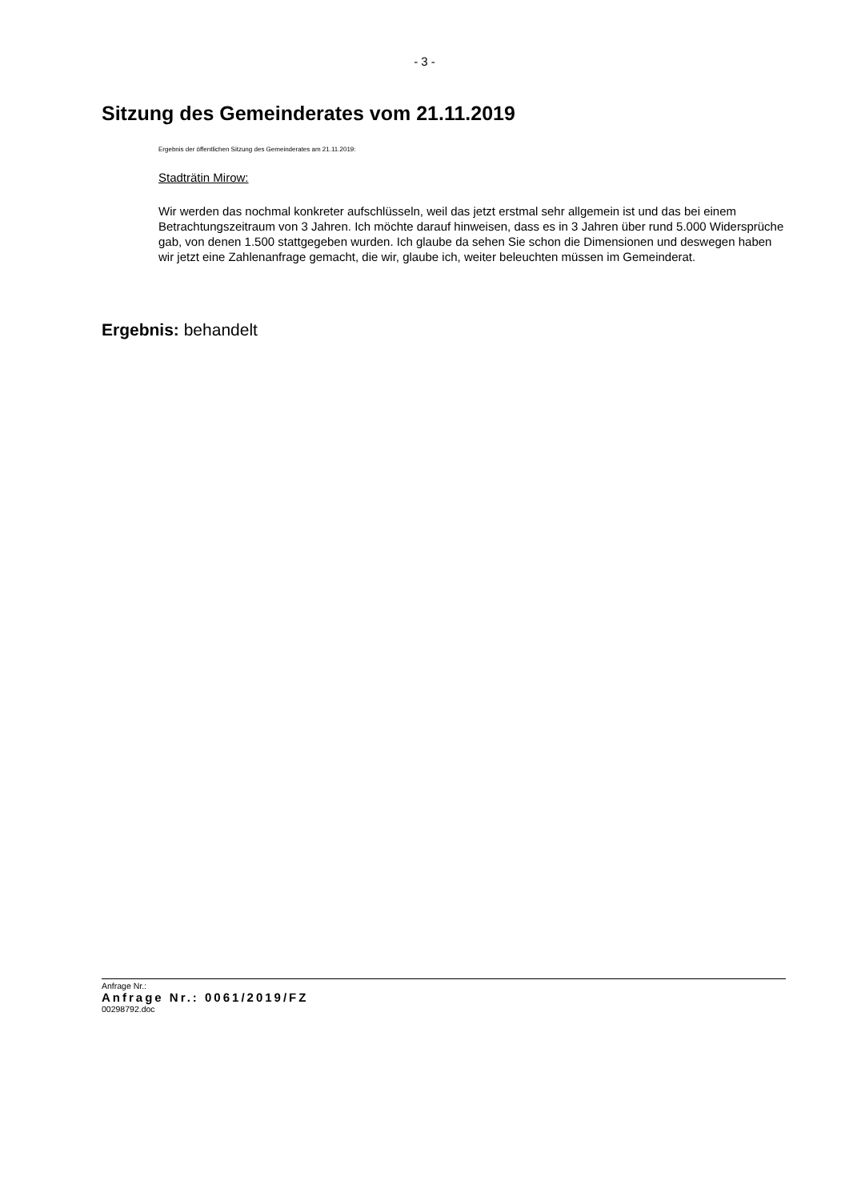- 3 -
Sitzung des Gemeinderates vom 21.11.2019
Ergebnis der öffentlichen Sitzung des Gemeinderates am 21.11.2019:
Stadträtin Mirow:
Wir werden das nochmal konkreter aufschlüsseln, weil das jetzt erstmal sehr allgemein ist und das bei einem Betrachtungszeitraum von 3 Jahren. Ich möchte darauf hinweisen, dass es in 3 Jahren über rund 5.000 Widersprüche gab, von denen 1.500 stattgegeben wurden. Ich glaube da sehen Sie schon die Dimensionen und deswegen haben wir jetzt eine Zahlenanfrage gemacht, die wir, glaube ich, weiter beleuchten müssen im Gemeinderat.
Ergebnis: behandelt
Anfrage Nr.:
Anfrage Nr.: 0061/2019/FZ
00298792.doc